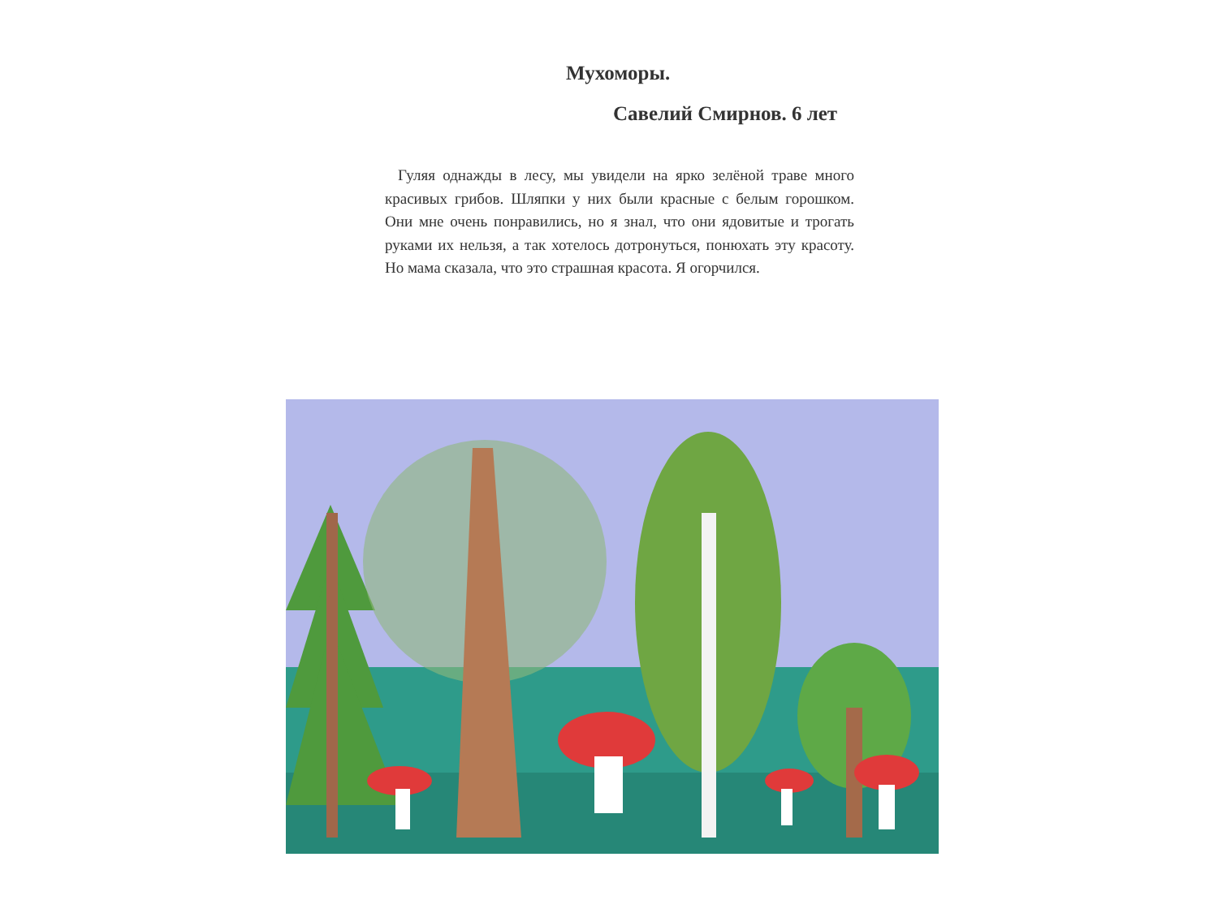Мухоморы.
Савелий Смирнов. 6 лет
Гуляя однажды в лесу, мы увидели на ярко зелёной траве много красивых грибов. Шляпки у них были красные с белым горошком. Они мне очень понравились, но я знал, что они ядовитые и трогать руками их нельзя, а так хотелось дотронуться, понюхать эту красоту. Но мама сказала, что это страшная красота. Я огорчился.